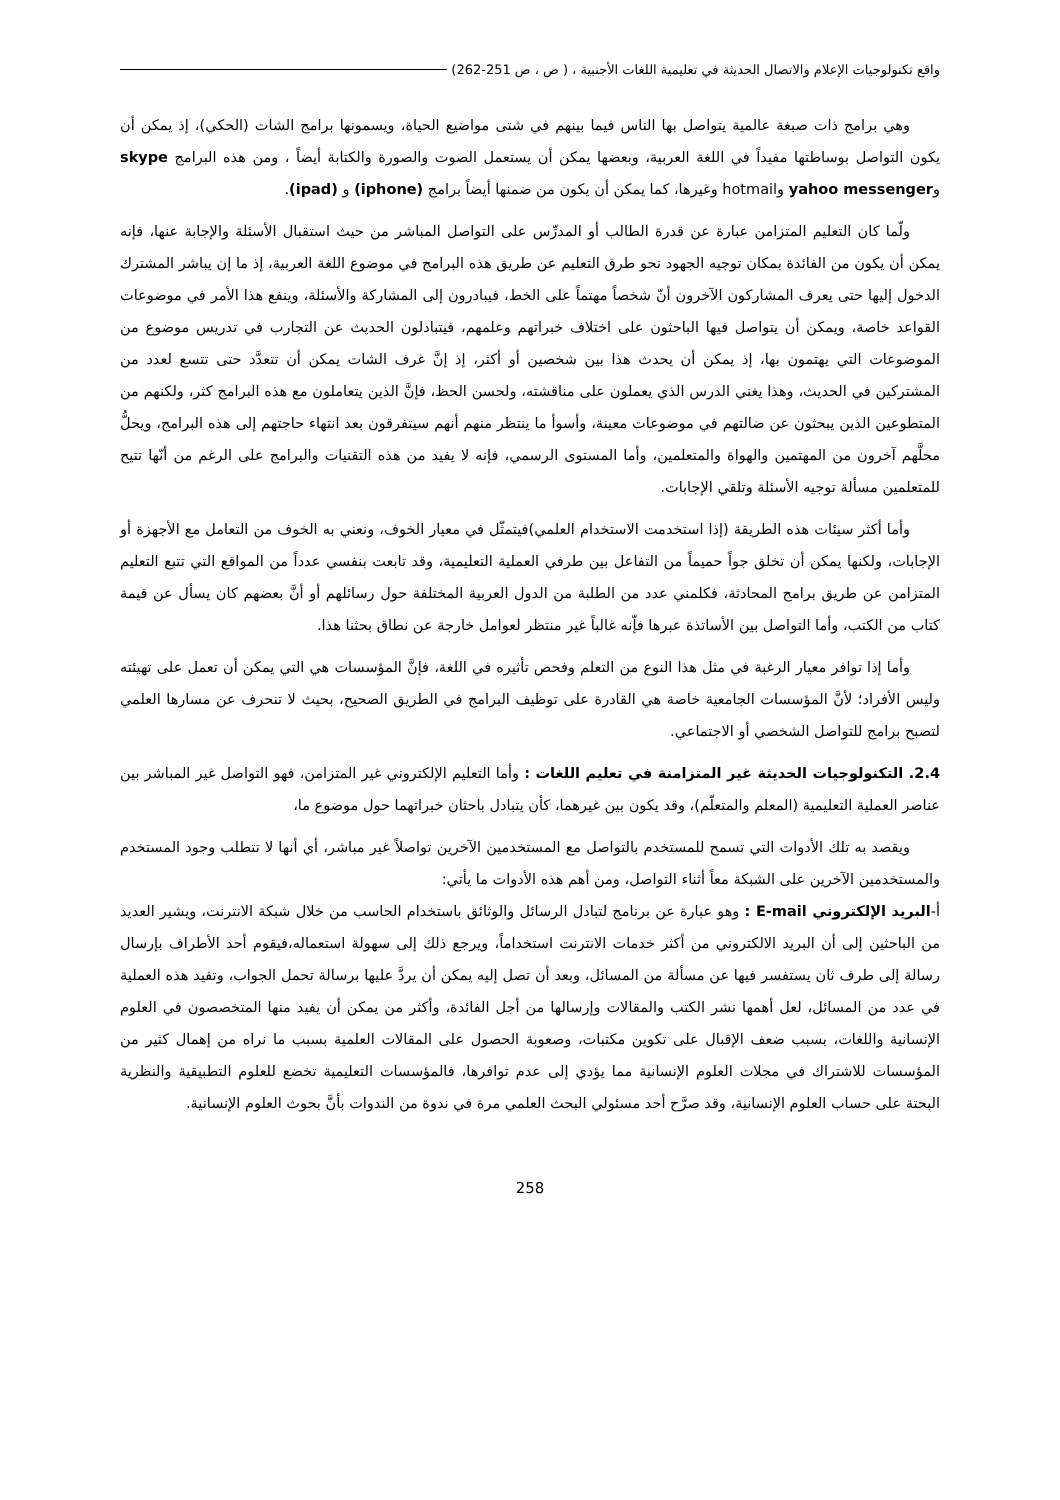واقع تكنولوجيات الإعلام والاتصال الحديثة في تعليمية اللغات الأجنبية ، ( ص ، ص 251-262)
وهي برامج ذات صبغة عالمية يتواصل بها الناس فيما بينهم في شتى مواضيع الحياة، ويسمونها برامج الشات (الحكي)، إذ يمكن أن يكون التواصل بوساطتها مفيداً في اللغة العربية، وبعضها يمكن أن يستعمل الصوت والصورة والكتابة أيضاً ، ومن هذه البرامج skype وyahoo messenger وhotmail وغيرها، كما يمكن أن يكون من ضمنها أيضاً برامج (iphone) و (ipad).
ولّما كان التعليم المتزامن عبارة عن قدرة الطالب أو المدرِّس على التواصل المباشر من حيث استقبال الأسئلة والإجابة عنها، فإنه يمكن أن يكون من الفائدة بمكان توجيه الجهود نحو طرق التعليم عن طريق هذه البرامج في موضوع اللغة العربية، إذ ما إن يباشر المشترك الدخول إليها حتى يعرف المشاركون الآخرون أنّ شخصاً مهتماً على الخط، فيبادرون إلى المشاركة والأسئلة، وينفع هذا الأمر في موضوعات القواعد خاصة، ويمكن أن يتواصل فيها الباحثون على اختلاف خبراتهم وعلمهم، فيتبادلون الحديث عن التجارب في تدريس موضوع من الموضوعات التي يهتمون بها، إذ يمكن أن يحدث هذا بين شخصين أو أكثر، إذ إنَّ غرف الشات يمكن أن تتعدَّد حتى تتسع لعدد من المشتركين في الحديث، وهذا يغني الدرس الذي يعملون على مناقشته، ولحسن الحظ، فإنَّ الذين يتعاملون مع هذه البرامج كثر، ولكنهم من المتطوعين الذين يبحثون عن ضالتهم في موضوعات معينة، وأسوأ ما ينتظر منهم أنهم سيتفرقون بعد انتهاء حاجتهم إلى هذه البرامج، ويحلُّ محلَّهم آخرون من المهتمين والهواة والمتعلمين، وأما المستوى الرسمي، فإنه لا يفيد من هذه التقنيات والبرامج على الرغم من أنّها تتيح للمتعلمين مسألة توجيه الأسئلة وتلقي الإجابات.
وأما أكثر سيئات هذه الطريقة (إذا استخدمت الاستخدام العلمي)فيتمثّل في معيار الخوف، ونعني به الخوف من التعامل مع الأجهزة أو الإجابات، ولكنها يمكن أن تخلق جواً حميماً من التفاعل بين طرفي العملية التعليمية، وقد تابعت بنفسي عدداً من المواقع التي تتبع التعليم المتزامن عن طريق برامج المحادثة، فكلمني عدد من الطلبة من الدول العربية المختلفة حول رسائلهم أو أنَّ بعضهم كان يسأل عن قيمة كتاب من الكتب، وأما التواصل بين الأساتذة عبرها فإّنه غالباً غير منتظر لعوامل خارجة عن نطاق بحثنا هذا.
وأما إذا توافر معيار الرغبة في مثل هذا النوع من التعلم وفحص تأثيره في اللغة، فإنَّ المؤسسات هي التي يمكن أن تعمل على تهيئته وليس الأفراد؛ لأنَّ المؤسسات الجامعية خاصة هي القادرة على توظيف البرامج في الطريق الصحيح، بحيث لا تنحرف عن مسارها العلمي لتصبح برامج للتواصل الشخصي أو الاجتماعي.
2.4. التكنولوجيات الحديثة غير المتزامنة في تعليم اللغات : وأما التعليم الإلكتروني غير المتزامن، فهو التواصل غير المباشر بين عناصر العملية التعليمية (المعلم والمتعلّم)، وقد يكون بين غيرهما، كأن يتبادل باحثان خبراتهما حول موضوع ما،
ويقصد به تلك الأدوات التي تسمح للمستخدم بالتواصل مع المستخدمين الآخرين تواصلاً غير مباشر، أي أنها لا تتطلب وجود المستخدم والمستخدمين الآخرين على الشبكة معاً أثناء التواصل، ومن أهم هذه الأدوات ما يأتي:
أ-البريد الإلكتروني E-mail : وهو عبارة عن برنامج لتبادل الرسائل والوثائق باستخدام الحاسب من خلال شبكة الانترنت، ويشير العديد من الباحثين إلى أن البريد الالكتروني من أكثر خدمات الانترنت استخداماً، ويرجع ذلك إلى سهولة استعماله،فيقوم أحد الأطراف بإرسال رسالة إلى طرف ثان يستفسر فيها عن مسألة من المسائل، وبعد أن تصل إليه يمكن أن يردَّ عليها برسالة تحمل الجواب، وتفيد هذه العملية في عدد من المسائل، لعل أهمها نشر الكتب والمقالات وإرسالها من أجل الفائدة، وأكثر من يمكن أن يفيد منها المتخصصون في العلوم الإنسانية واللغات، بسبب ضعف الإقبال على تكوين مكتبات، وصعوبة الحصول على المقالات العلمية بسبب ما نراه من إهمال كثير من المؤسسات للاشتراك في مجلات العلوم الإنسانية مما يؤدي إلى عدم توافرها، فالمؤسسات التعليمية تخضع للعلوم التطبيقية والنظرية البحتة على حساب العلوم الإنسانية، وقد صرَّح أحد مسئولي البحث العلمي مرة في ندوة من الندوات بأنَّ بحوث العلوم الإنسانية.
258